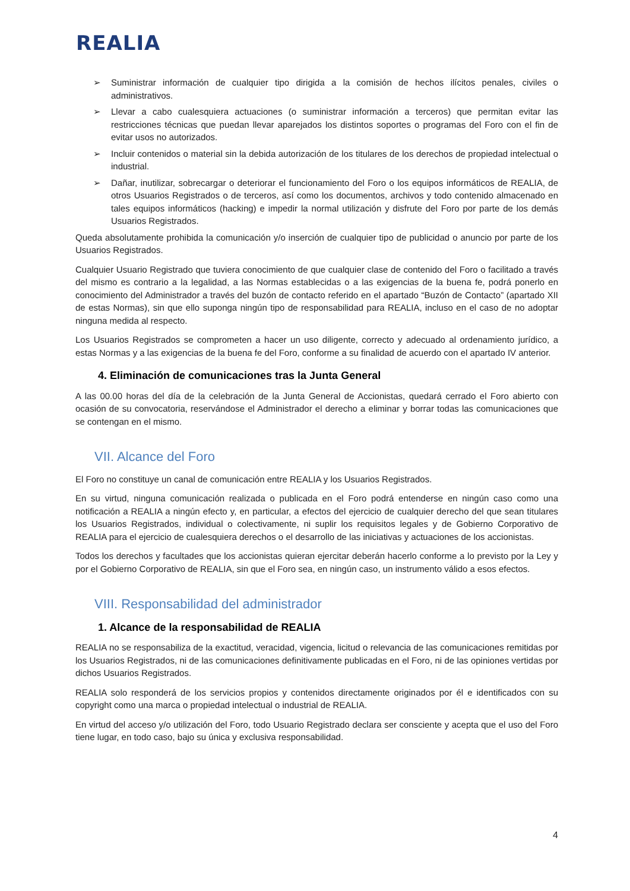REALIA
➢ Suministrar información de cualquier tipo dirigida a la comisión de hechos ilícitos penales, civiles o administrativos.
➢ Llevar a cabo cualesquiera actuaciones (o suministrar información a terceros) que permitan evitar las restricciones técnicas que puedan llevar aparejados los distintos soportes o programas del Foro con el fin de evitar usos no autorizados.
➢ Incluir contenidos o material sin la debida autorización de los titulares de los derechos de propiedad intelectual o industrial.
➢ Dañar, inutilizar, sobrecargar o deteriorar el funcionamiento del Foro o los equipos informáticos de REALIA, de otros Usuarios Registrados o de terceros, así como los documentos, archivos y todo contenido almacenado en tales equipos informáticos (hacking) e impedir la normal utilización y disfrute del Foro por parte de los demás Usuarios Registrados.
Queda absolutamente prohibida la comunicación y/o inserción de cualquier tipo de publicidad o anuncio por parte de los Usuarios Registrados.
Cualquier Usuario Registrado que tuviera conocimiento de que cualquier clase de contenido del Foro o facilitado a través del mismo es contrario a la legalidad, a las Normas establecidas o a las exigencias de la buena fe, podrá ponerlo en conocimiento del Administrador a través del buzón de contacto referido en el apartado “Buzón de Contacto” (apartado XII de estas Normas), sin que ello suponga ningún tipo de responsabilidad para REALIA, incluso en el caso de no adoptar ninguna medida al respecto.
Los Usuarios Registrados se comprometen a hacer un uso diligente, correcto y adecuado al ordenamiento jurídico, a estas Normas y a las exigencias de la buena fe del Foro, conforme a su finalidad de acuerdo con el apartado IV anterior.
4. Eliminación de comunicaciones tras la Junta General
A las 00.00 horas del día de la celebración de la Junta General de Accionistas, quedará cerrado el Foro abierto con ocasión de su convocatoria, reservándose el Administrador el derecho a eliminar y borrar todas las comunicaciones que se contengan en el mismo.
VII. Alcance del Foro
El Foro no constituye un canal de comunicación entre REALIA y los Usuarios Registrados.
En su virtud, ninguna comunicación realizada o publicada en el Foro podrá entenderse en ningún caso como una notificación a REALIA a ningún efecto y, en particular, a efectos del ejercicio de cualquier derecho del que sean titulares los Usuarios Registrados, individual o colectivamente, ni suplir los requisitos legales y de Gobierno Corporativo de REALIA para el ejercicio de cualesquiera derechos o el desarrollo de las iniciativas y actuaciones de los accionistas.
Todos los derechos y facultades que los accionistas quieran ejercitar deberán hacerlo conforme a lo previsto por la Ley y por el Gobierno Corporativo de REALIA, sin que el Foro sea, en ningún caso, un instrumento válido a esos efectos.
VIII. Responsabilidad del administrador
1. Alcance de la responsabilidad de REALIA
REALIA no se responsabiliza de la exactitud, veracidad, vigencia, licitud o relevancia de las comunicaciones remitidas por los Usuarios Registrados, ni de las comunicaciones definitivamente publicadas en el Foro, ni de las opiniones vertidas por dichos Usuarios Registrados.
REALIA solo responderá de los servicios propios y contenidos directamente originados por él e identificados con su copyright como una marca o propiedad intelectual o industrial de REALIA.
En virtud del acceso y/o utilización del Foro, todo Usuario Registrado declara ser consciente y acepta que el uso del Foro tiene lugar, en todo caso, bajo su única y exclusiva responsabilidad.
4